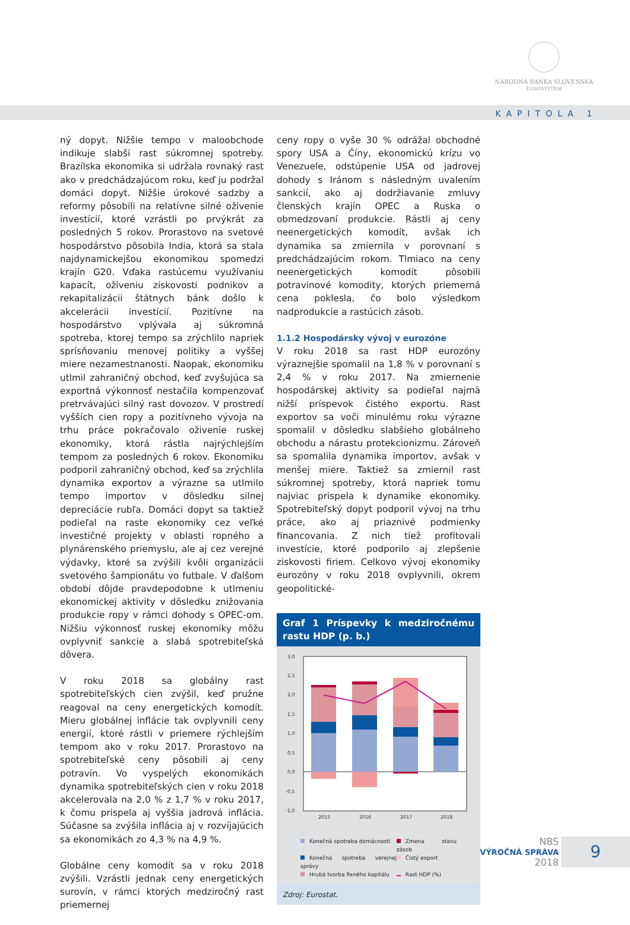NÁRODNÁ BANKA SLOVENSKA
EUROSYSTÉM
KAPITOLA 1
ný dopyt. Nižšie tempo v maloobchode indikuje slabší rast súkromnej spotreby. Brazílska ekonomika si udržala rovnaký rast ako v predchádzajúcom roku, keď ju podržal domáci dopyt. Nižšie úrokové sadzby a reformy pôsobili na relatívne silné oživenie investícií, ktoré vzrástli po prvýkrát za posledných 5 rokov. Prorastovo na svetové hospodárstvo pôsobila India, ktorá sa stala najdynamickejšou ekonomikou spomedzi krajín G20. Vďaka rastúcemu využívaniu kapacít, oživeniu ziskovosti podnikov a rekapitalizácii štátnych bánk došlo k akcelerácii investícií. Pozitívne na hospodárstvo vplývala aj súkromná spotreba, ktorej tempo sa zrýchlilo napriek sprísňovaniu menovej politiky a vyššej miere nezamestnanosti. Naopak, ekonomiku utlmil zahraničný obchod, keď zvyšujúca sa exportná výkonnosť nestačila kompenzovať pretrvávajúci silný rast dovozov. V prostredí vyšších cien ropy a pozitívneho vývoja na trhu práce pokračovalo oživenie ruskej ekonomiky, ktorá rástla najrýchlejším tempom za posledných 6 rokov. Ekonomiku podporil zahraničný obchod, keď sa zrýchlila dynamika exportov a výrazne sa utlmilo tempo importov v dôsledku silnej depreciácie rubľa. Domáci dopyt sa taktiež podieľal na raste ekonomiky cez veľké investičné projekty v oblasti ropného a plynárenského priemyslu, ale aj cez verejné výdavky, ktoré sa zvýšili kvôli organizácii svetového šampionátu vo futbale. V ďalšom období dôjde pravdepodobne k utlmeniu ekonomickej aktivity v dôsledku znižovania produkcie ropy v rámci dohody s OPEC-om. Nižšiu výkonnosť ruskej ekonomiky môžu ovplyvniť sankcie a slabá spotrebiteľská dôvera.
V roku 2018 sa globálny rast spotrebiteľských cien zvýšil, keď pružne reagoval na ceny energetických komodít. Mieru globálnej inflácie tak ovplyvnili ceny energií, ktoré rástli v priemere rýchlejším tempom ako v roku 2017. Prorastovo na spotrebiteľské ceny pôsobili aj ceny potravín. Vo vyspelých ekonomikách dynamika spotrebiteľských cien v roku 2018 akcelerovala na 2,0 % z 1,7 % v roku 2017, k čomu prispela aj vyššia jadrová inflácia. Súčasne sa zvýšila inflácia aj v rozvíjajúcich sa ekonomikách zo 4,3 % na 4,9 %.
Globálne ceny komodít sa v roku 2018 zvýšili. Vzrástli jednak ceny energetických surovín, v rámci ktorých medziročný rast priemernej
ceny ropy o vyše 30 % odrážal obchodné spory USA a Číny, ekonomickú krízu vo Venezuele, odstúpenie USA od jadrovej dohody s Iránom s následným uvalením sankcií, ako aj dodržiavanie zmluvy členských krajín OPEC a Ruska o obmedzovaní produkcie. Rástli aj ceny neenergetických komodít, avšak ich dynamika sa zmiernila v porovnaní s predchádzajúcim rokom. Tlmiaco na ceny neenergetických komodít pôsobili potravinové komodity, ktorých priemerná cena poklesla, čo bolo výsledkom nadprodukcie a rastúcich zásob.
1.1.2 Hospodársky vývoj v eurozóne
V roku 2018 sa rast HDP eurozóny výraznejšie spomalil na 1,8 % v porovnaní s 2,4 % v roku 2017. Na zmiernenie hospodárskej aktivity sa podieľal najmä nižší príspevok čistého exportu. Rast exportov sa voči minulému roku výrazne spomalil v dôsledku slabšieho globálneho obchodu a nárastu protekcionizmu. Zároveň sa spomalila dynamika importov, avšak v menšej miere. Taktiež sa zmiernil rast súkromnej spotreby, ktorá napriek tomu najviac prispela k dynamike ekonomiky. Spotrebiteľský dopyt podporil vývoj na trhu práce, ako aj priaznivé podmienky financovania. Z nich tiež profitovali investície, ktoré podporilo aj zlepšenie ziskovosti firiem. Celkovo vývoj ekonomiky eurozóny v roku 2018 ovplyvnili, okrem geopolitické-
Graf 1 Príspevky k medziročnému rastu HDP (p. b.)
3,0
2,5
2,0
1,5
1,0
0,5
0,0
-0,5
-1,0
2015
2016
2017
2018
Konečná spotreba domácností
Zmena stavu zásob
Konečná spotreba verejnej správy
Čistý export
Hrubá tvorba fixného kapitálu
Rast HDP (%)
Zdroj: Eurostat.
NBS
VÝROČNÁ SPRÁVA
2018
9